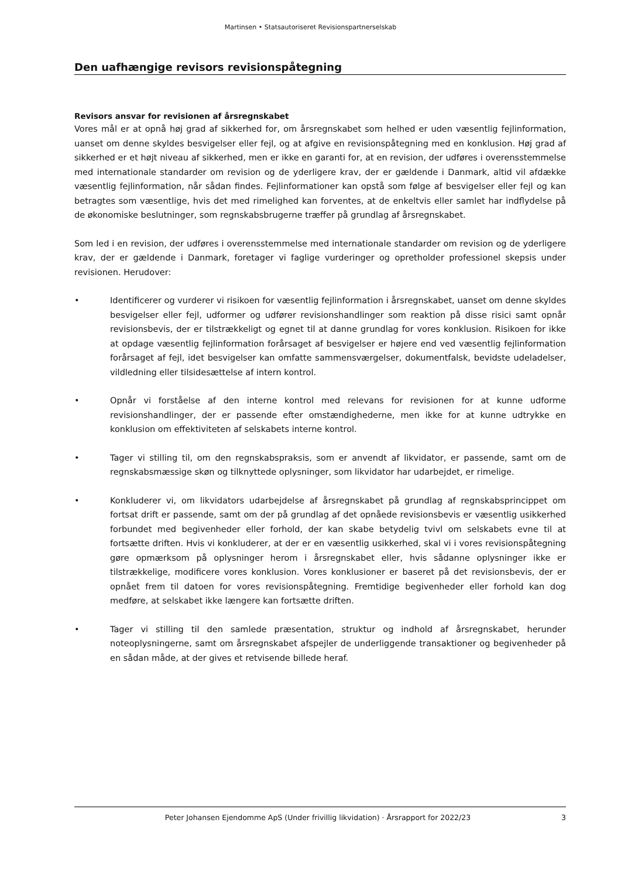Martinsen • Statsautoriseret Revisionspartnerselskab
Den uafhængige revisors revisionspåtegning
Revisors ansvar for revisionen af årsregnskabet
Vores mål er at opnå høj grad af sikkerhed for, om årsregnskabet som helhed er uden væsentlig fejlinformation, uanset om denne skyldes besvigelser eller fejl, og at afgive en revisionspåtegning med en konklusion. Høj grad af sikkerhed er et højt niveau af sikkerhed, men er ikke en garanti for, at en revision, der udføres i overensstemmelse med internationale standarder om revision og de yderligere krav, der er gældende i Danmark, altid vil afdække væsentlig fejlinformation, når sådan findes. Fejlinformationer kan opstå som følge af besvigelser eller fejl og kan betragtes som væsentlige, hvis det med rimelighed kan forventes, at de enkeltvis eller samlet har indflydelse på de økonomiske beslutninger, som regnskabsbrugerne træffer på grundlag af årsregnskabet.
Som led i en revision, der udføres i overensstemmelse med internationale standarder om revision og de yderligere krav, der er gældende i Danmark, foretager vi faglige vurderinger og opretholder professionel skepsis under revisionen. Herudover:
• Identificerer og vurderer vi risikoen for væsentlig fejlinformation i årsregnskabet, uanset om denne skyldes besvigelser eller fejl, udformer og udfører revisionshandlinger som reaktion på disse risici samt opnår revisionsbevis, der er tilstrækkeligt og egnet til at danne grundlag for vores konklusion. Risikoen for ikke at opdage væsentlig fejlinformation forårsaget af besvigelser er højere end ved væsentlig fejlinformation forårsaget af fejl, idet besvigelser kan omfatte sammensværgelser, dokumentfalsk, bevidste udeladelser, vildledning eller tilsidesættelse af intern kontrol.
• Opnår vi forståelse af den interne kontrol med relevans for revisionen for at kunne udforme revisionshandlinger, der er passende efter omstændighederne, men ikke for at kunne udtrykke en konklusion om effektiviteten af selskabets interne kontrol.
• Tager vi stilling til, om den regnskabspraksis, som er anvendt af likvidator, er passende, samt om de regnskabsmæssige skøn og tilknyttede oplysninger, som likvidator har udarbejdet, er rimelige.
• Konkluderer vi, om likvidators udarbejdelse af årsregnskabet på grundlag af regnskabsprincippet om fortsat drift er passende, samt om der på grundlag af det opnåede revisionsbevis er væsentlig usikkerhed forbundet med begivenheder eller forhold, der kan skabe betydelig tvivl om selskabets evne til at fortsætte driften. Hvis vi konkluderer, at der er en væsentlig usikkerhed, skal vi i vores revisionspåtegning gøre opmærksom på oplysninger herom i årsregnskabet eller, hvis sådanne oplysninger ikke er tilstrækkelige, modificere vores konklusion. Vores konklusioner er baseret på det revisionsbevis, der er opnået frem til datoen for vores revisionspåtegning. Fremtidige begivenheder eller forhold kan dog medføre, at selskabet ikke længere kan fortsætte driften.
• Tager vi stilling til den samlede præsentation, struktur og indhold af årsregnskabet, herunder noteoplysningerne, samt om årsregnskabet afspejler de underliggende transaktioner og begivenheder på en sådan måde, at der gives et retvisende billede heraf.
Peter Johansen Ejendomme ApS (Under frivillig likvidation) · Årsrapport for 2022/23 3